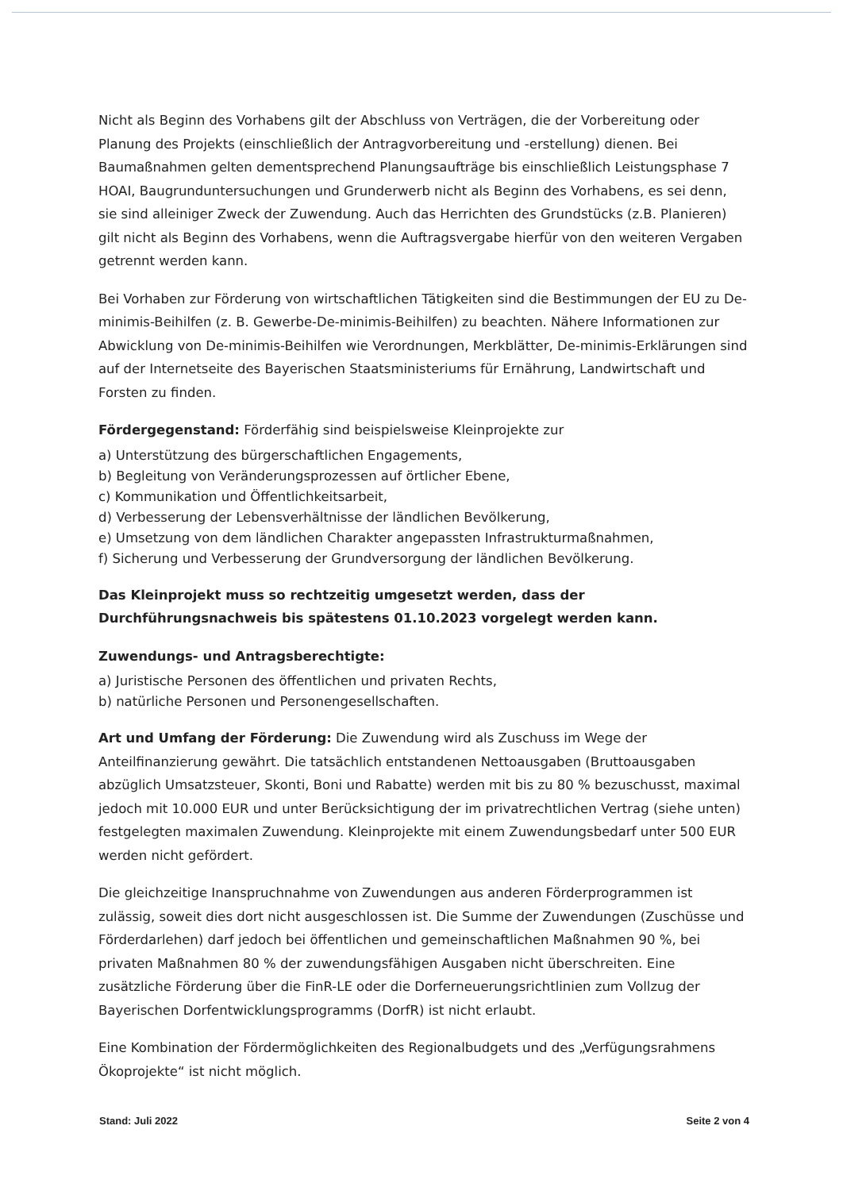Nicht als Beginn des Vorhabens gilt der Abschluss von Verträgen, die der Vorbereitung oder Planung des Projekts (einschließlich der Antragvorbereitung und -erstellung) dienen. Bei Baumaßnahmen gelten dementsprechend Planungsaufträge bis einschließlich Leistungsphase 7 HOAI, Baugrunduntersuchungen und Grunderwerb nicht als Beginn des Vorhabens, es sei denn, sie sind alleiniger Zweck der Zuwendung. Auch das Herrichten des Grundstücks (z.B. Planieren) gilt nicht als Beginn des Vorhabens, wenn die Auftragsvergabe hierfür von den weiteren Vergaben getrennt werden kann.
Bei Vorhaben zur Förderung von wirtschaftlichen Tätigkeiten sind die Bestimmungen der EU zu De-minimis-Beihilfen (z. B. Gewerbe-De-minimis-Beihilfen) zu beachten. Nähere Informationen zur Abwicklung von De-minimis-Beihilfen wie Verordnungen, Merkblätter, De-minimis-Erklärungen sind auf der Internetseite des Bayerischen Staatsministeriums für Ernährung, Landwirtschaft und Forsten zu finden.
Fördergegenstand: Förderfähig sind beispielsweise Kleinprojekte zur
a) Unterstützung des bürgerschaftlichen Engagements,
b) Begleitung von Veränderungsprozessen auf örtlicher Ebene,
c) Kommunikation und Öffentlichkeitsarbeit,
d) Verbesserung der Lebensverhältnisse der ländlichen Bevölkerung,
e) Umsetzung von dem ländlichen Charakter angepassten Infrastrukturmaßnahmen,
f) Sicherung und Verbesserung der Grundversorgung der ländlichen Bevölkerung.
Das Kleinprojekt muss so rechtzeitig umgesetzt werden, dass der Durchführungsnachweis bis spätestens 01.10.2023 vorgelegt werden kann.
Zuwendungs- und Antragsberechtigte:
a) Juristische Personen des öffentlichen und privaten Rechts,
b) natürliche Personen und Personengesellschaften.
Art und Umfang der Förderung: Die Zuwendung wird als Zuschuss im Wege der Anteilfinanzierung gewährt. Die tatsächlich entstandenen Nettoausgaben (Bruttoausgaben abzüglich Umsatzsteuer, Skonti, Boni und Rabatte) werden mit bis zu 80 % bezuschusst, maximal jedoch mit 10.000 EUR und unter Berücksichtigung der im privatrechtlichen Vertrag (siehe unten) festgelegten maximalen Zuwendung. Kleinprojekte mit einem Zuwendungsbedarf unter 500 EUR werden nicht gefördert.
Die gleichzeitige Inanspruchnahme von Zuwendungen aus anderen Förderprogrammen ist zulässig, soweit dies dort nicht ausgeschlossen ist. Die Summe der Zuwendungen (Zuschüsse und Förderdarlehen) darf jedoch bei öffentlichen und gemeinschaftlichen Maßnahmen 90 %, bei privaten Maßnahmen 80 % der zuwendungsfähigen Ausgaben nicht überschreiten. Eine zusätzliche Förderung über die FinR-LE oder die Dorferneuerungsrichtlinien zum Vollzug der Bayerischen Dorfentwicklungsprogramms (DorfR) ist nicht erlaubt.
Eine Kombination der Fördermöglichkeiten des Regionalbudgets und des „Verfügungsrahmens Ökoprojekte“ ist nicht möglich.
Stand: Juli 2022 Seite 2 von 4